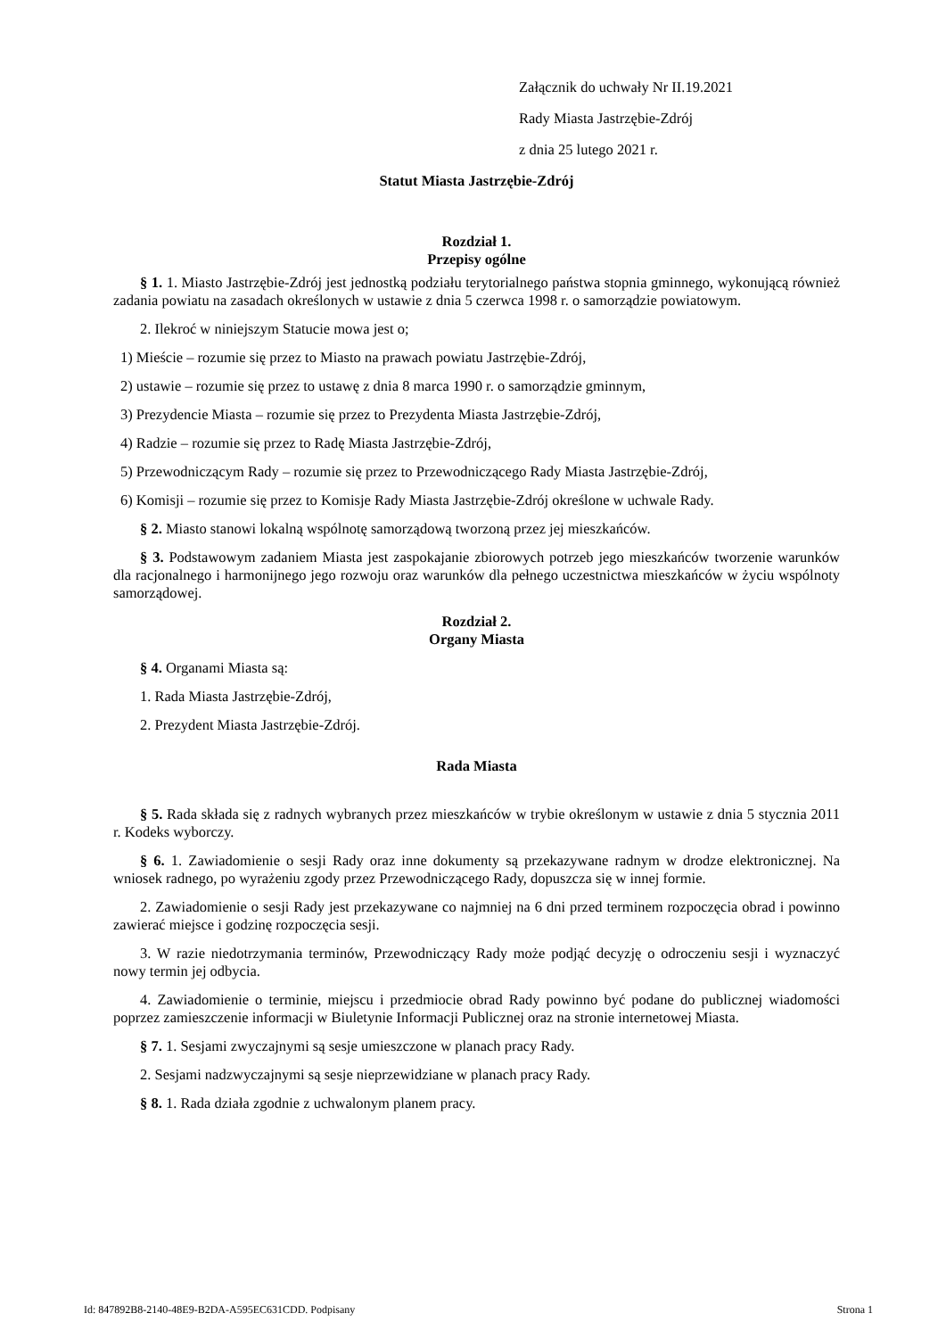Załącznik do uchwały Nr II.19.2021
Rady Miasta Jastrzębie-Zdrój
z dnia 25 lutego 2021 r.
Statut Miasta Jastrzębie-Zdrój
Rozdział 1.
Przepisy ogólne
§ 1. 1. Miasto Jastrzębie-Zdrój jest jednostką podziału terytorialnego państwa stopnia gminnego, wykonującą również zadania powiatu na zasadach określonych w ustawie z dnia 5 czerwca 1998 r. o samorządzie powiatowym.
2. Ilekroć w niniejszym Statucie mowa jest o;
1) Mieście – rozumie się przez to Miasto na prawach powiatu Jastrzębie-Zdrój,
2) ustawie – rozumie się przez to ustawę z dnia 8 marca 1990 r. o samorządzie gminnym,
3) Prezydencie Miasta – rozumie się przez to Prezydenta Miasta Jastrzębie-Zdrój,
4) Radzie – rozumie się przez to Radę Miasta Jastrzębie-Zdrój,
5) Przewodniczącym Rady – rozumie się przez to Przewodniczącego Rady Miasta Jastrzębie-Zdrój,
6) Komisji – rozumie się przez to Komisje Rady Miasta Jastrzębie-Zdrój określone w uchwale Rady.
§ 2. Miasto stanowi lokalną wspólnotę samorządową tworzoną przez jej mieszkańców.
§ 3. Podstawowym zadaniem Miasta jest zaspokajanie zbiorowych potrzeb jego mieszkańców tworzenie warunków dla racjonalnego i harmonijnego jego rozwoju oraz warunków dla pełnego uczestnictwa mieszkańców w życiu wspólnoty samorządowej.
Rozdział 2.
Organy Miasta
§ 4. Organami Miasta są:
1. Rada Miasta Jastrzębie-Zdrój,
2. Prezydent Miasta Jastrzębie-Zdrój.
Rada Miasta
§ 5. Rada składa się z radnych wybranych przez mieszkańców w trybie określonym w ustawie z dnia 5 stycznia 2011 r. Kodeks wyborczy.
§ 6. 1. Zawiadomienie o sesji Rady oraz inne dokumenty są przekazywane radnym w drodze elektronicznej. Na wniosek radnego, po wyrażeniu zgody przez Przewodniczącego Rady, dopuszcza się w innej formie.
2. Zawiadomienie o sesji Rady jest przekazywane co najmniej na 6 dni przed terminem rozpoczęcia obrad i powinno zawierać miejsce i godzinę rozpoczęcia sesji.
3. W razie niedotrzymania terminów, Przewodniczący Rady może podjąć decyzję o odroczeniu sesji i wyznaczyć nowy termin jej odbycia.
4. Zawiadomienie o terminie, miejscu i przedmiocie obrad Rady powinno być podane do publicznej wiadomości poprzez zamieszczenie informacji w Biuletynie Informacji Publicznej oraz na stronie internetowej Miasta.
§ 7. 1. Sesjami zwyczajnymi są sesje umieszczone w planach pracy Rady.
2. Sesjami nadzwyczajnymi są sesje nieprzewidziane w planach pracy Rady.
§ 8. 1. Rada działa zgodnie z uchwalonym planem pracy.
Id: 847892B8-2140-48E9-B2DA-A595EC631CDD. Podpisany Strona 1